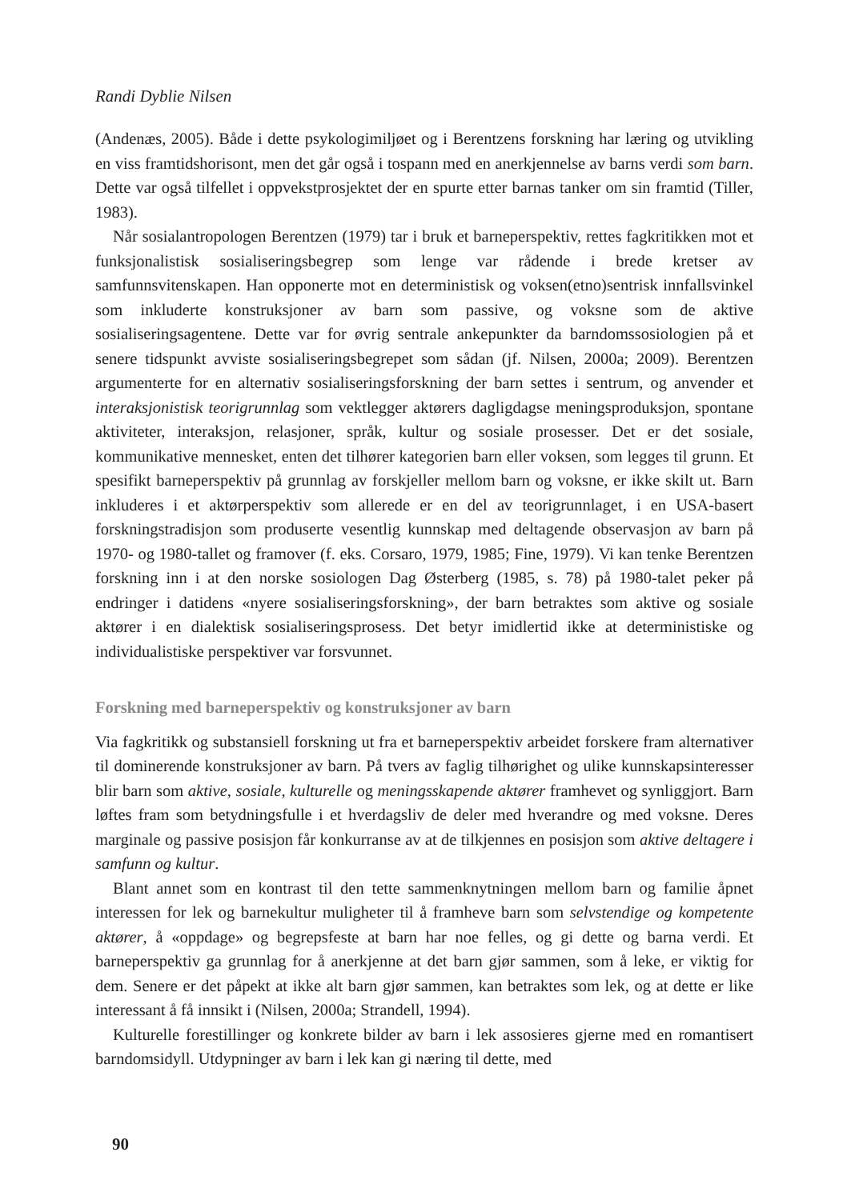Randi Dyblie Nilsen
(Andenæs, 2005). Både i dette psykologimiljøet og i Berentzens forskning har læring og utvikling en viss framtidshorisont, men det går også i tospann med en anerkjennelse av barns verdi som barn. Dette var også tilfellet i oppvekstprosjektet der en spurte etter barnas tanker om sin framtid (Tiller, 1983).
Når sosialantropologen Berentzen (1979) tar i bruk et barneperspektiv, rettes fagkritikken mot et funksjonalistisk sosialiseringsbegrep som lenge var rådende i brede kretser av samfunnsvitenskapen. Han opponerte mot en deterministisk og voksen(etno)sentrisk innfallsvinkel som inkluderte konstruksjoner av barn som passive, og voksne som de aktive sosialiseringsagentene. Dette var for øvrig sentrale ankepunkter da barndomssosiologien på et senere tidspunkt avviste sosialiseringsbegrepet som sådan (jf. Nilsen, 2000a; 2009). Berentzen argumenterte for en alternativ sosialiseringsforskning der barn settes i sentrum, og anvender et interaksjonistisk teorigrunnlag som vektlegger aktørers dagligdagse meningsproduksjon, spontane aktiviteter, interaksjon, relasjoner, språk, kultur og sosiale prosesser. Det er det sosiale, kommunikative mennesket, enten det tilhører kategorien barn eller voksen, som legges til grunn. Et spesifikt barneperspektiv på grunnlag av forskjeller mellom barn og voksne, er ikke skilt ut. Barn inkluderes i et aktørperspektiv som allerede er en del av teorigrunnlaget, i en USA-basert forskningstradisjon som produserte vesentlig kunnskap med deltagende observasjon av barn på 1970- og 1980-tallet og framover (f. eks. Corsaro, 1979, 1985; Fine, 1979). Vi kan tenke Berentzen forskning inn i at den norske sosiologen Dag Østerberg (1985, s. 78) på 1980-talet peker på endringer i datidens «nyere sosialiseringsforskning», der barn betraktes som aktive og sosiale aktører i en dialektisk sosialiseringsprosess. Det betyr imidlertid ikke at deterministiske og individualistiske perspektiver var forsvunnet.
Forskning med barneperspektiv og konstruksjoner av barn
Via fagkritikk og substansiell forskning ut fra et barneperspektiv arbeidet forskere fram alternativer til dominerende konstruksjoner av barn. På tvers av faglig tilhørighet og ulike kunnskapsinteresser blir barn som aktive, sosiale, kulturelle og meningsskapende aktører framhevet og synliggjort. Barn løftes fram som betydningsfulle i et hverdagsliv de deler med hverandre og med voksne. Deres marginale og passive posisjon får konkurranse av at de tilkjennes en posisjon som aktive deltagere i samfunn og kultur.
Blant annet som en kontrast til den tette sammenknytningen mellom barn og familie åpnet interessen for lek og barnekultur muligheter til å framheve barn som selvstendige og kompetente aktører, å «oppdage» og begrepsfeste at barn har noe felles, og gi dette og barna verdi. Et barneperspektiv ga grunnlag for å anerkjenne at det barn gjør sammen, som å leke, er viktig for dem. Senere er det påpekt at ikke alt barn gjør sammen, kan betraktes som lek, og at dette er like interessant å få innsikt i (Nilsen, 2000a; Strandell, 1994).
Kulturelle forestillinger og konkrete bilder av barn i lek assosieres gjerne med en romantisert barndomsidyll. Utdypninger av barn i lek kan gi næring til dette, med
90